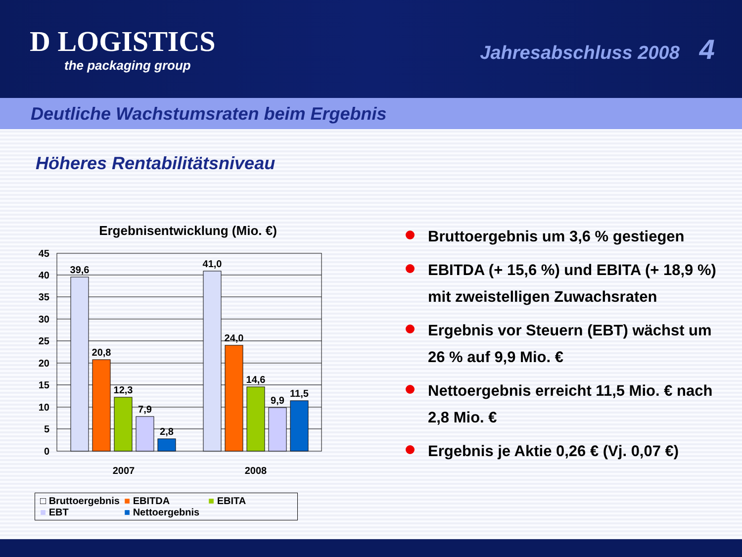D LOGISTICS
the packaging group
Jahresabschluss 2008 4
Deutliche Wachstumsraten beim Ergebnis
Höheres Rentabilitätsniveau
Ergebnisentwicklung (Mio. €)
45
40
35
30
25
20
15
10
5
0
39,6
20,8
12,3
7,9
2,8
41,0
24,0
14,6
9,9
11,5
2007
2008
□ Bruttoergebnis ■ EBITDA ■ EBITA ■ EBT ■ Nettoergebnis
Bruttoergebnis um 3,6 % gestiegen
EBITDA (+ 15,6 %) und EBITA (+ 18,9 %) mit zweistelligen Zuwachsraten
Ergebnis vor Steuern (EBT) wächst um 26 % auf 9,9 Mio. €
Nettoergebnis erreicht 11,5 Mio. € nach 2,8 Mio. €
Ergebnis je Aktie 0,26 € (Vj. 0,07 €)